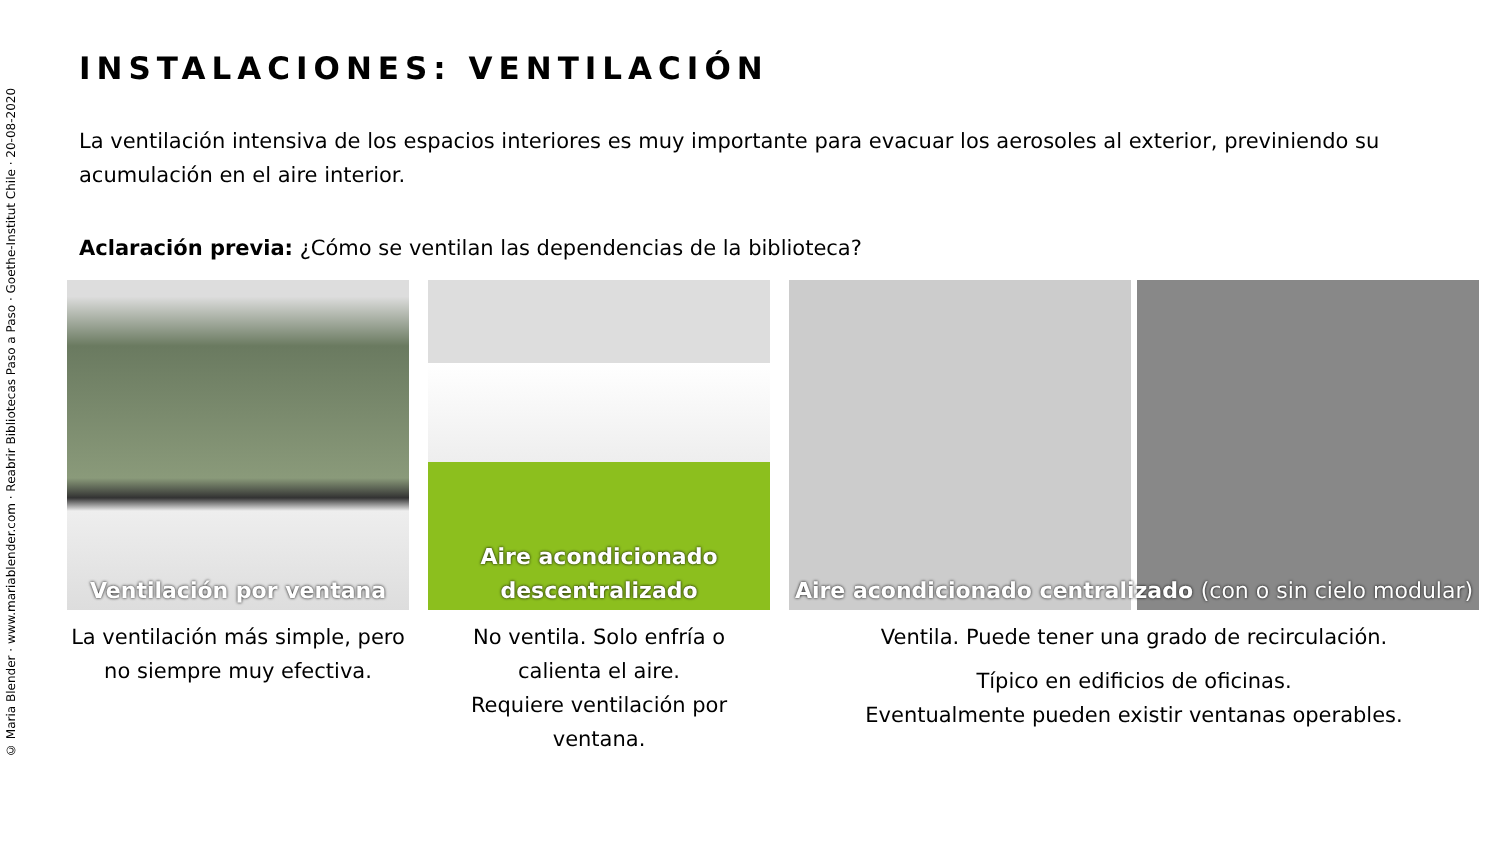© Maria Blender · www.mariablender.com · Reabrir Bibliotecas Paso a Paso · Goethe-Institut Chile · 20-08-2020
INSTALACIONES: VENTILACIÓN
La ventilación intensiva de los espacios interiores es muy importante para evacuar los aerosoles al exterior, previniendo su acumulación en el aire interior.
Aclaración previa: ¿Cómo se ventilan las dependencias de la biblioteca?
Ventilación por ventana
La ventilación más simple, pero no siempre muy efectiva.
Aire acondicionado
descentralizado
No ventila. Solo enfría o calienta el aire.
Requiere ventilación por ventana.
Aire acondicionado centralizado (con o sin cielo modular)
Ventila. Puede tener una grado de recirculación.
Típico en edificios de oficinas.
Eventualmente pueden existir ventanas operables.